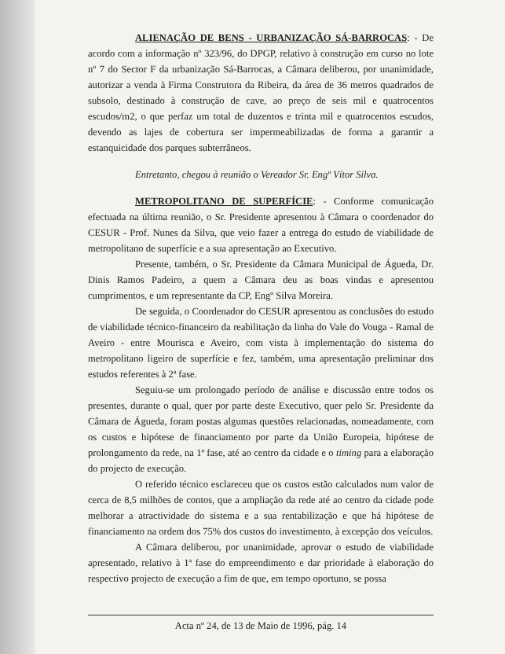ALIENAÇÃO DE BENS - URBANIZAÇÃO SÁ-BARROCAS: - De acordo com a informação nº 323/96, do DPGP, relativo à construção em curso no lote nº 7 do Sector F da urbanização Sá-Barrocas, a Câmara deliberou, por unanimidade, autorizar a venda à Firma Construtora da Ribeira, da área de 36 metros quadrados de subsolo, destinado à construção de cave, ao preço de seis mil e quatrocentos escudos/m2, o que perfaz um total de duzentos e trinta mil e quatrocentos escudos, devendo as lajes de cobertura ser impermeabilizadas de forma a garantir a estanquicidade dos parques subterrâneos.
Entretanto, chegou à reunião o Vereador Sr. Engº Vítor Silva.
METROPOLITANO DE SUPERFÍCIE: - Conforme comunicação efectuada na última reunião, o Sr. Presidente apresentou à Câmara o coordenador do CESUR - Prof. Nunes da Silva, que veio fazer a entrega do estudo de viabilidade de metropolitano de superfície e a sua apresentação ao Executivo.
Presente, também, o Sr. Presidente da Câmara Municipal de Águeda, Dr. Dinis Ramos Padeiro, a quem a Câmara deu as boas vindas e apresentou cumprimentos, e um representante da CP, Engº Silva Moreira.
De seguida, o Coordenador do CESUR apresentou as conclusões do estudo de viabilidade técnico-financeiro da reabilitação da linha do Vale do Vouga - Ramal de Aveiro - entre Mourisca e Aveiro, com vista à implementação do sistema do metropolitano ligeiro de superfície e fez, também, uma apresentação preliminar dos estudos referentes à 2ª fase.
Seguiu-se um prolongado período de análise e discussão entre todos os presentes, durante o qual, quer por parte deste Executivo, quer pelo Sr. Presidente da Câmara de Águeda, foram postas algumas questões relacionadas, nomeadamente, com os custos e hipótese de financiamento por parte da União Europeia, hipótese de prolongamento da rede, na 1ª fase, até ao centro da cidade e o timing para a elaboração do projecto de execução.
O referido técnico esclareceu que os custos estão calculados num valor de cerca de 8,5 milhões de contos, que a ampliação da rede até ao centro da cidade pode melhorar a atractividade do sistema e a sua rentabilização e que há hipótese de financiamento na ordem dos 75% dos custos do investimento, à excepção dos veículos.
A Câmara deliberou, por unanimidade, aprovar o estudo de viabilidade apresentado, relativo à 1ª fase do empreendimento e dar prioridade à elaboração do respectivo projecto de execução a fim de que, em tempo oportuno, se possa
Acta nº 24, de 13 de Maio de 1996, pág. 14